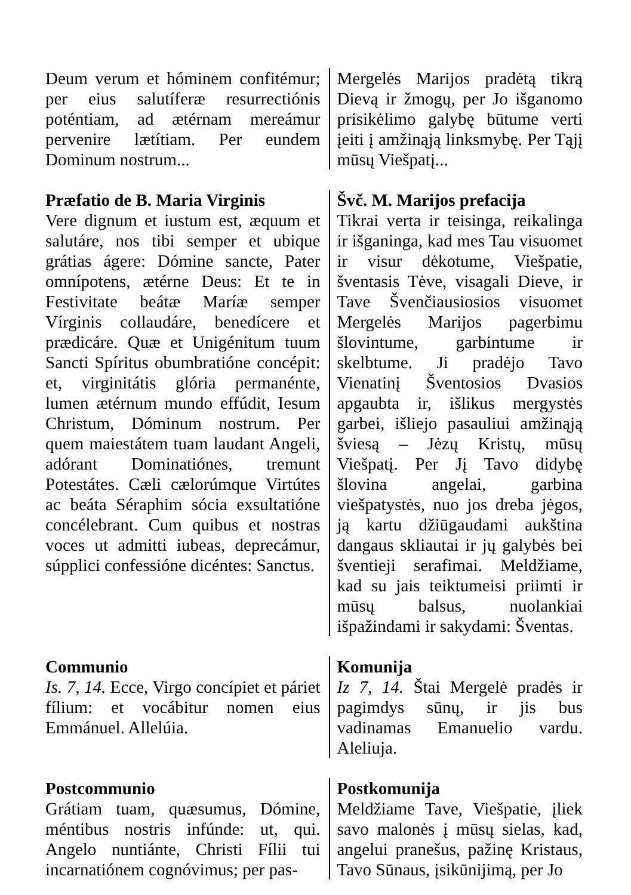Deum verum et hóminem confitémur; per eius salutíferæ resurrectiónis poténtiam, ad ætérnam mereámur pervenire lætítiam. Per eundem Dominum nostrum...
Mergelės Marijos pradėtą tikrą Dievą ir žmogų, per Jo išganomo prisikėlimo galybę būtume verti įeiti į amžinąją linksmybę. Per Tąjį mūsų Viešpatį...
Præfatio de B. Maria Virginis
Vere dignum et iustum est, æquum et salutáre, nos tibi semper et ubique grátias ágere: Dómine sancte, Pater omnípotens, ætérne Deus: Et te in Festivitate beátæ Maríæ semper Vírginis collaudáre, benedícere et prædicáre. Quæ et Unigénitum tuum Sancti Spíritus obumbratióne concépit: et, virginitátis glória permanénte, lumen ætérnum mundo effúdit, Iesum Christum, Dóminum nostrum. Per quem maiestátem tuam laudant Angeli, adórant Dominatiónes, tremunt Potestátes. Cæli cælorúmque Virtútes ac beáta Séraphim sócia exsultatióne concélebrant. Cum quibus et nostras voces ut admitti iubeas, deprecámur, súpplici confessióne dicéntes: Sanctus.
Švč. M. Marijos prefacija
Tikrai verta ir teisinga, reikalinga ir išganinga, kad mes Tau visuomet ir visur dėkotume, Viešpatie, šventasis Tėve, visagali Dieve, ir Tave Švenčiausiosios visuomet Mergelės Marijos pagerbimu šlovintume, garbintume ir skelbtume. Ji pradėjo Tavo Vienatinį Šventosios Dvasios apgaubta ir, išlikus mergystės garbei, išliejo pasauliui amžinąją šviesą – Jėzų Kristų, mūsų Viešpatį. Per Jį Tavo didybę šlovina angelai, garbina viešpatystės, nuo jos dreba jėgos, ją kartu džiūgaudami aukština dangaus skliautai ir jų galybės bei šventieji serafimai. Meldžiame, kad su jais teiktumeisi priimti ir mūsų balsus, nuolankiai išpažindami ir sakydami: Šventas.
Communio
Is. 7, 14. Ecce, Virgo concípiet et páriet fílium: et vocábitur nomen eius Emmánuel. Allelúia.
Komunija
Iz 7, 14. Štai Mergelė pradės ir pagimdys sūnų, ir jis bus vadinamas Emanuelio vardu. Aleliuja.
Postcommunio
Grátiam tuam, quæsumus, Dómine, méntibus nostris infúnde: ut, qui. Angelo nuntiánte, Christi Fílii tui incarnatiónem cognóvimus; per pas-
Postkomunija
Meldžiame Tave, Viešpatie, įliek savo malonės į mūsų sielas, kad, angelui pranešus, pažinę Kristaus, Tavo Sūnaus, įsikūnijimą, per Jo